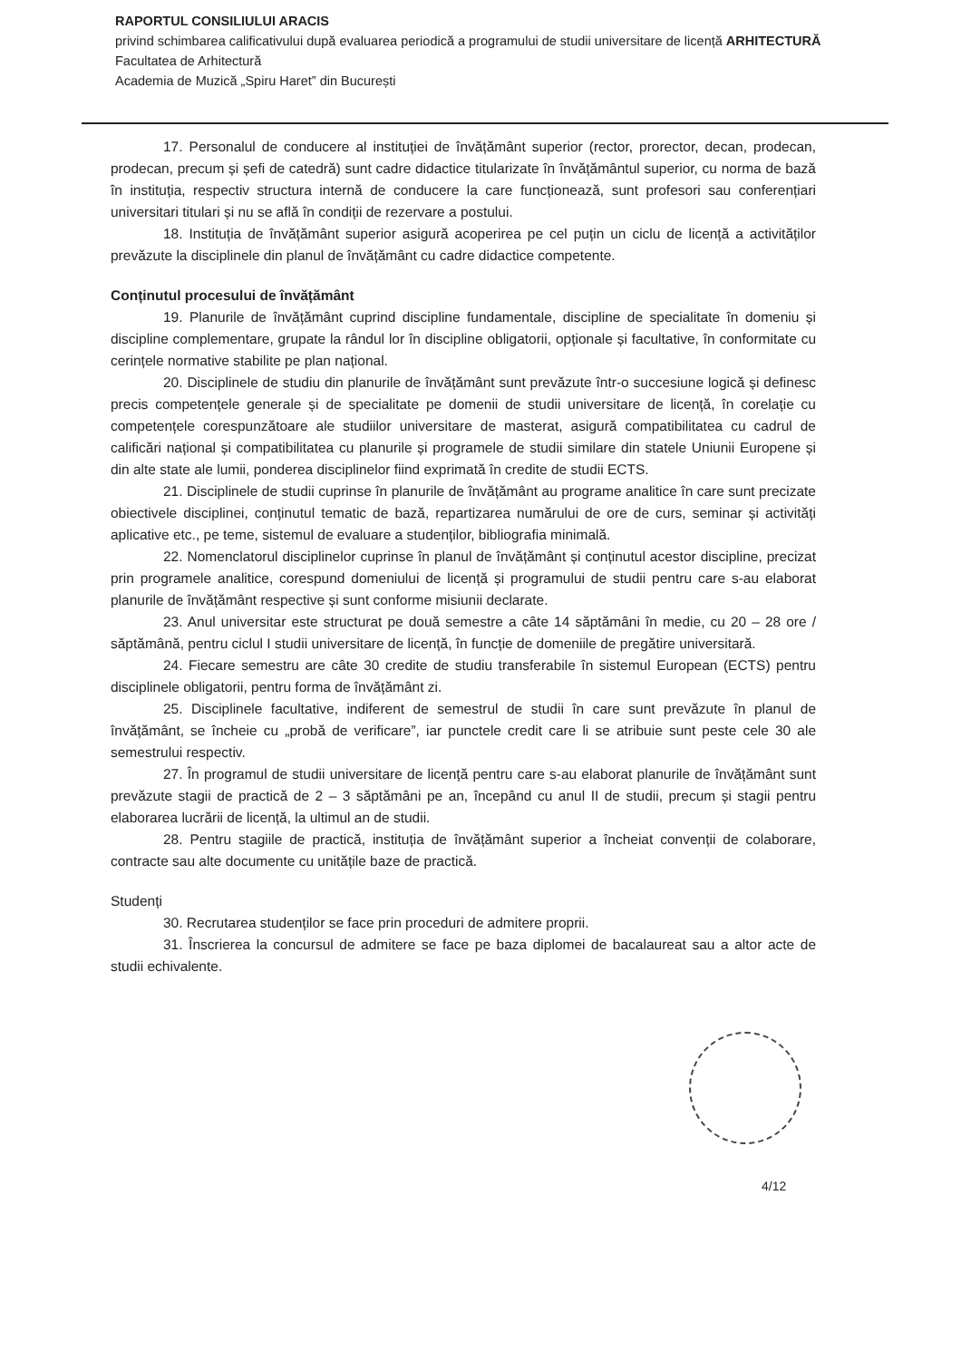RAPORTUL CONSILIULUI ARACIS
privind schimbarea calificativului după evaluarea periodică a programului de studii universitare de licență ARHITECTURĂ
Facultatea de Arhitectură
Academia de Muzică „Spiru Haret” din București
17. Personalul de conducere al instituției de învățământ superior (rector, prorector, decan, prodecan, prodecan, precum și șefi de catedră) sunt cadre didactice titularizate în învățământul superior, cu norma de bază în instituția, respectiv structura internă de conducere la care funcționează, sunt profesori sau conferențiari universitari titulari și nu se află în condiții de rezervare a postului.
18. Instituția de învățământ superior asigură acoperirea pe cel puțin un ciclu de licență a activităților prevăzute la disciplinele din planul de învățământ cu cadre didactice competente.
Conținutul procesului de învățământ
19. Planurile de învățământ cuprind discipline fundamentale, discipline de specialitate în domeniu și discipline complementare, grupate la rândul lor în discipline obligatorii, opționale și facultative, în conformitate cu cerințele normative stabilite pe plan național.
20. Disciplinele de studiu din planurile de învățământ sunt prevăzute într-o succesiune logică și definesc precis competențele generale și de specialitate pe domenii de studii universitare de licență, în corelație cu competențele corespunzătoare ale studiilor universitare de masterat, asigură compatibilitatea cu cadrul de calificări național și compatibilitatea cu planurile și programele de studii similare din statele Uniunii Europene și din alte state ale lumii, ponderea disciplinelor fiind exprimată în credite de studii ECTS.
21. Disciplinele de studii cuprinse în planurile de învățământ au programe analitice în care sunt precizate obiectivele disciplinei, conținutul tematic de bază, repartizarea numărului de ore de curs, seminar și activități aplicative etc., pe teme, sistemul de evaluare a studenților, bibliografia minimală.
22. Nomenclatorul disciplinelor cuprinse în planul de învățământ și conținutul acestor discipline, precizat prin programele analitice, corespund domeniului de licență și programului de studii pentru care s-au elaborat planurile de învățământ respective și sunt conforme misiunii declarate.
23. Anul universitar este structurat pe două semestre a câte 14 săptămâni în medie, cu 20 – 28 ore / săptămână, pentru ciclul I studii universitare de licență, în funcție de domeniile de pregătire universitară.
24. Fiecare semestru are câte 30 credite de studiu transferabile în sistemul European (ECTS) pentru disciplinele obligatorii, pentru forma de învățământ zi.
25. Disciplinele facultative, indiferent de semestrul de studii în care sunt prevăzute în planul de învățământ, se încheie cu „probă de verificare”, iar punctele credit care li se atribuie sunt peste cele 30 ale semestrului respectiv.
27. În programul de studii universitare de licență pentru care s-au elaborat planurile de învățământ sunt prevăzute stagii de practică de 2 – 3 săptămâni pe an, începând cu anul II de studii, precum și stagii pentru elaborarea lucrării de licență, la ultimul an de studii.
28. Pentru stagiile de practică, instituția de învățământ superior a încheiat convenții de colaborare, contracte sau alte documente cu unitățile baze de practică.
Studenți
30. Recrutarea studenților se face prin proceduri de admitere proprii.
31. Înscrierea la concursul de admitere se face pe baza diplomei de bacalaureat sau a altor acte de studii echivalente.
4/12